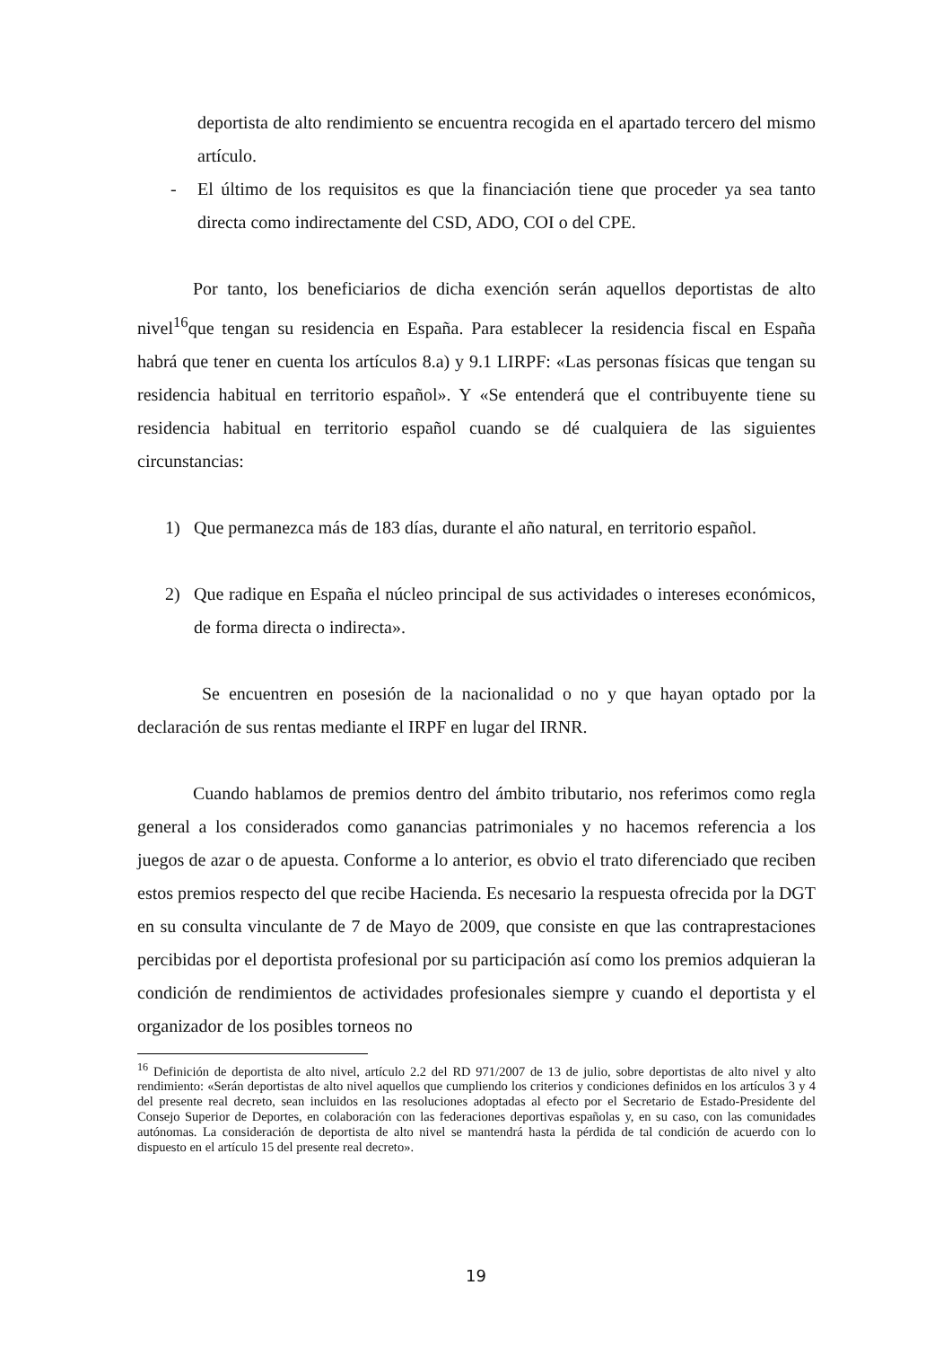deportista de alto rendimiento se encuentra recogida en el apartado tercero del mismo artículo.
- El último de los requisitos es que la financiación tiene que proceder ya sea tanto directa como indirectamente del CSD, ADO, COI o del CPE.
Por tanto, los beneficiarios de dicha exención serán aquellos deportistas de alto nivel<sup>16</sup>que tengan su residencia en España. Para establecer la residencia fiscal en España habrá que tener en cuenta los artículos 8.a) y 9.1 LIRPF: «Las personas físicas que tengan su residencia habitual en territorio español». Y «Se entenderá que el contribuyente tiene su residencia habitual en territorio español cuando se dé cualquiera de las siguientes circunstancias:
1) Que permanezca más de 183 días, durante el año natural, en territorio español.
2) Que radique en España el núcleo principal de sus actividades o intereses económicos, de forma directa o indirecta».
Se encuentren en posesión de la nacionalidad o no y que hayan optado por la declaración de sus rentas mediante el IRPF en lugar del IRNR.
Cuando hablamos de premios dentro del ámbito tributario, nos referimos como regla general a los considerados como ganancias patrimoniales y no hacemos referencia a los juegos de azar o de apuesta. Conforme a lo anterior, es obvio el trato diferenciado que reciben estos premios respecto del que recibe Hacienda. Es necesario la respuesta ofrecida por la DGT en su consulta vinculante de 7 de Mayo de 2009, que consiste en que las contraprestaciones percibidas por el deportista profesional por su participación así como los premios adquieran la condición de rendimientos de actividades profesionales siempre y cuando el deportista y el organizador de los posibles torneos no
<sup>16</sup> Definición de deportista de alto nivel, artículo 2.2 del RD 971/2007 de 13 de julio, sobre deportistas de alto nivel y alto rendimiento: «Serán deportistas de alto nivel aquellos que cumpliendo los criterios y condiciones definidos en los artículos 3 y 4 del presente real decreto, sean incluidos en las resoluciones adoptadas al efecto por el Secretario de Estado-Presidente del Consejo Superior de Deportes, en colaboración con las federaciones deportivas españolas y, en su caso, con las comunidades autónomas. La consideración de deportista de alto nivel se mantendrá hasta la pérdida de tal condición de acuerdo con lo dispuesto en el artículo 15 del presente real decreto».
19